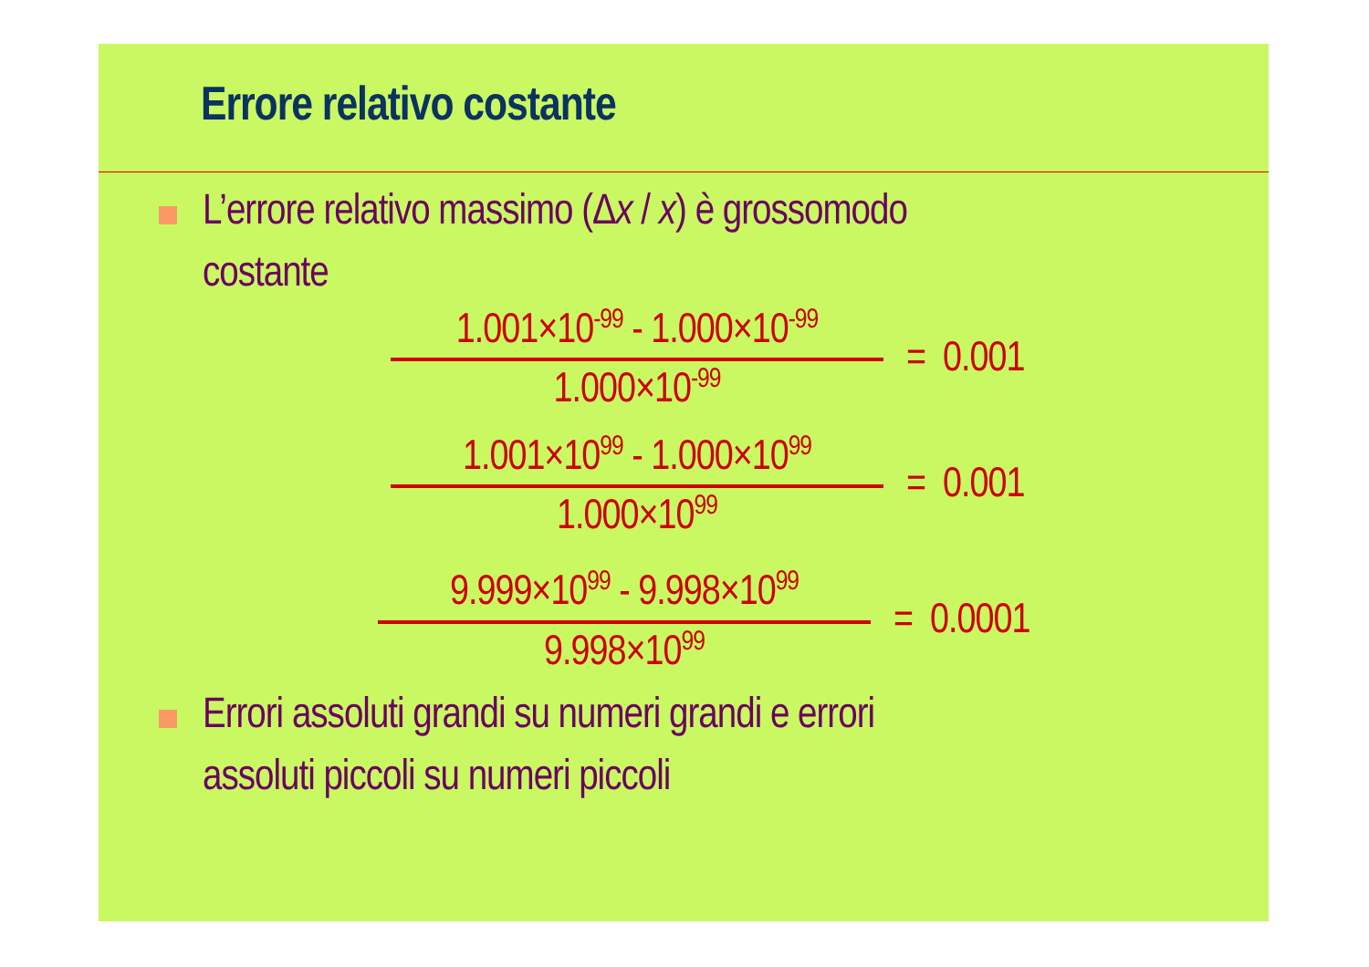Errore relativo costante
L’errore relativo massimo (Δx / x) è grossomodo
costante
1.001×10<sup>-99</sup> - 1.000×10<sup>-99</sup>
1.000×10<sup>-99</sup>
= 0.001
1.001×10<sup>99</sup> - 1.000×10<sup>99</sup>
1.000×10<sup>99</sup>
= 0.001
9.999×10<sup>99</sup> - 9.998×10<sup>99</sup>
9.998×10<sup>99</sup>
= 0.0001
Errori assoluti grandi su numeri grandi e errori
assoluti piccoli su numeri piccoli